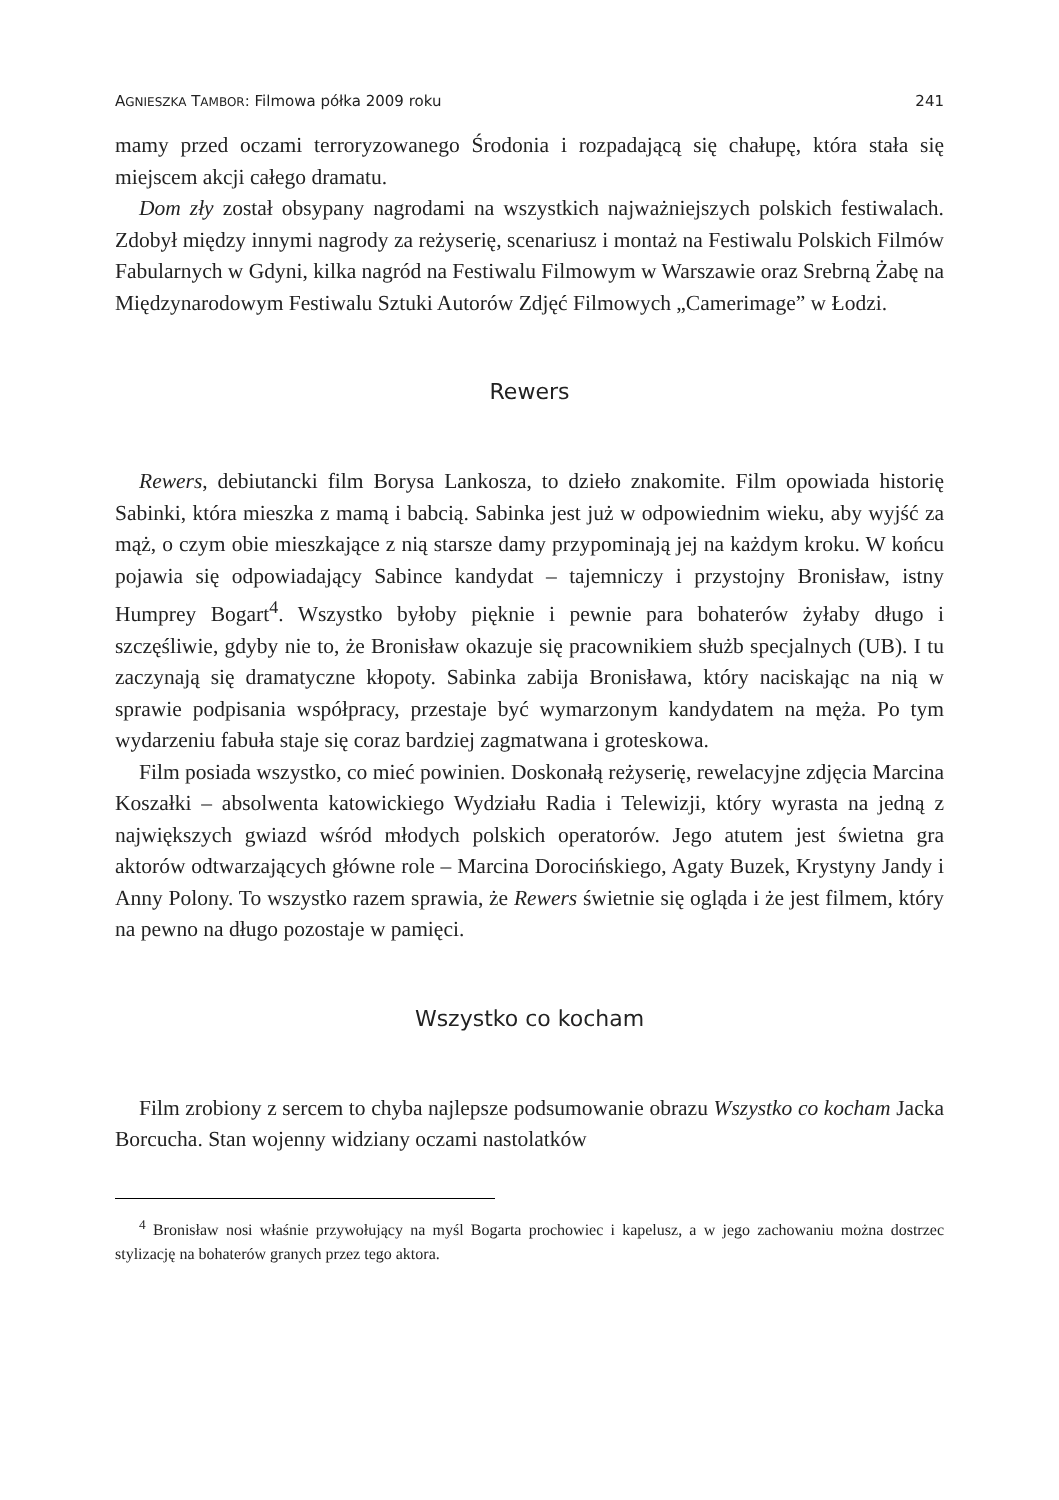AGNIESZKA TAMBOR: Filmowa półka 2009 roku 241
mamy przed oczami terroryzowanego Środonia i rozpadającą się chałupę, która stała się miejscem akcji całego dramatu.
Dom zły został obsypany nagrodami na wszystkich najważniejszych polskich festiwalach. Zdobył między innymi nagrody za reżyserię, scenariusz i montaż na Festiwalu Polskich Filmów Fabularnych w Gdyni, kilka nagród na Festiwalu Filmowym w Warszawie oraz Srebrną Żabę na Międzynarodowym Festiwalu Sztuki Autorów Zdjęć Filmowych „Camerimage” w Łodzi.
Rewers
Rewers, debiutancki film Borysa Lankosza, to dzieło znakomite. Film opowiada historię Sabinki, która mieszka z mamą i babcią. Sabinka jest już w odpowiednim wieku, aby wyjść za mąż, o czym obie mieszkające z nią starsze damy przypominają jej na każdym kroku. W końcu pojawia się odpowiadający Sabince kandydat – tajemniczy i przystojny Bronisław, istny Humprey Bogart<sup>4</sup>. Wszystko byłoby pięknie i pewnie para bohaterów żyłaby długo i szczęśliwie, gdyby nie to, że Bronisław okazuje się pracownikiem służb specjalnych (UB). I tu zaczynają się dramatyczne kłopoty. Sabinka zabija Bronisława, który naciskając na nią w sprawie podpisania współpracy, przestaje być wymarzonym kandydatem na męża. Po tym wydarzeniu fabuła staje się coraz bardziej zagmatwana i groteskowa.
Film posiada wszystko, co mieć powinien. Doskonałą reżyserię, rewelacyjne zdjęcia Marcina Koszałki – absolwenta katowickiego Wydziału Radia i Telewizji, który wyrasta na jedną z największych gwiazd wśród młodych polskich operatorów. Jego atutem jest świetna gra aktorów odtwarzających główne role – Marcina Dorocińskiego, Agaty Buzek, Krystyny Jandy i Anny Polony. To wszystko razem sprawia, że Rewers świetnie się ogląda i że jest filmem, który na pewno na długo pozostaje w pamięci.
Wszystko co kocham
Film zrobiony z sercem to chyba najlepsze podsumowanie obrazu Wszystko co kocham Jacka Borcucha. Stan wojenny widziany oczami nastolatków
<sup>4</sup> Bronisław nosi właśnie przywołujący na myśl Bogarta prochowiec i kapelusz, a w jego zachowaniu można dostrzec stylizację na bohaterów granych przez tego aktora.